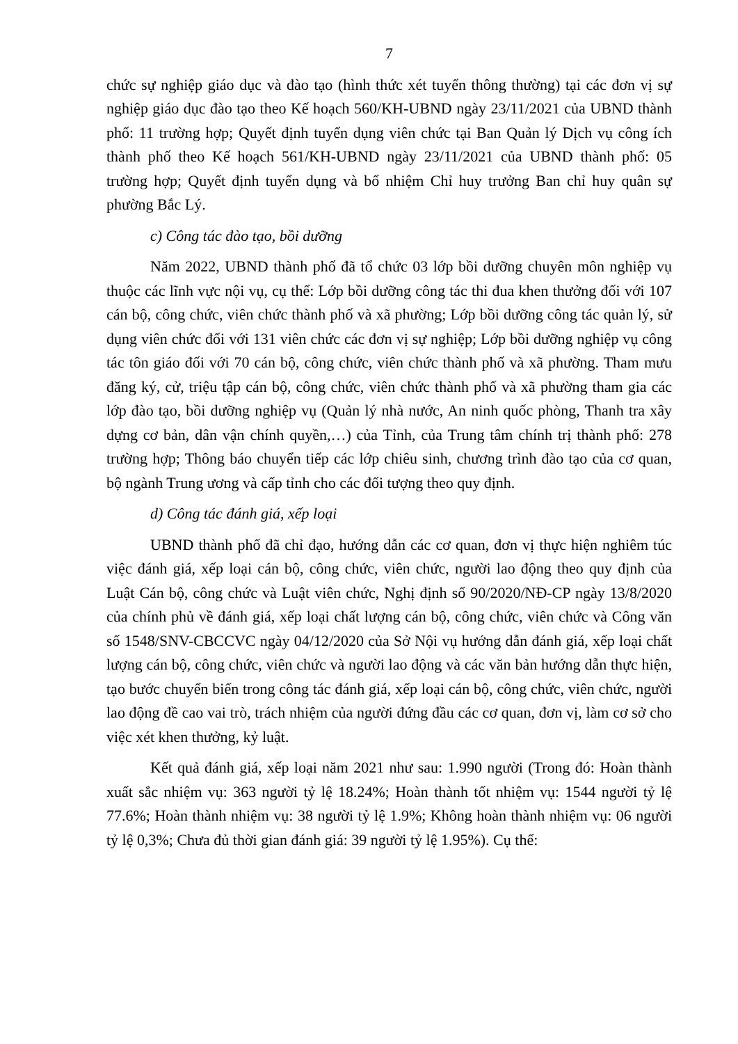7
chức sự nghiệp giáo dục và đào tạo (hình thức xét tuyển thông thường) tại các đơn vị sự nghiệp giáo dục đào tạo theo Kế hoạch 560/KH-UBND ngày 23/11/2021 của UBND thành phố: 11 trường hợp; Quyết định tuyển dụng viên chức tại Ban Quản lý Dịch vụ công ích thành phố theo Kế hoạch 561/KH-UBND ngày 23/11/2021 của UBND thành phố: 05 trường hợp; Quyết định tuyển dụng và bổ nhiệm Chỉ huy trưởng Ban chỉ huy quân sự phường Bắc Lý.
c) Công tác đào tạo, bồi dưỡng
Năm 2022, UBND thành phố đã tổ chức 03 lớp bồi dưỡng chuyên môn nghiệp vụ thuộc các lĩnh vực nội vụ, cụ thể: Lớp bồi dưỡng công tác thi đua khen thưởng đối với 107 cán bộ, công chức, viên chức thành phố và xã phường; Lớp bồi dưỡng công tác quản lý, sử dụng viên chức đối với 131 viên chức các đơn vị sự nghiệp; Lớp bồi dưỡng nghiệp vụ công tác tôn giáo đối với 70 cán bộ, công chức, viên chức thành phố và xã phường. Tham mưu đăng ký, cử, triệu tập cán bộ, công chức, viên chức thành phố và xã phường tham gia các lớp đào tạo, bồi dưỡng nghiệp vụ (Quản lý nhà nước, An ninh quốc phòng, Thanh tra xây dựng cơ bản, dân vận chính quyền,…) của Tỉnh, của Trung tâm chính trị thành phố: 278 trường hợp; Thông báo chuyển tiếp các lớp chiêu sinh, chương trình đào tạo của cơ quan, bộ ngành Trung ương và cấp tỉnh cho các đối tượng theo quy định.
d) Công tác đánh giá, xếp loại
UBND thành phố đã chỉ đạo, hướng dẫn các cơ quan, đơn vị thực hiện nghiêm túc việc đánh giá, xếp loại cán bộ, công chức, viên chức, người lao động theo quy định của Luật Cán bộ, công chức và Luật viên chức, Nghị định số 90/2020/NĐ-CP ngày 13/8/2020 của chính phủ về đánh giá, xếp loại chất lượng cán bộ, công chức, viên chức và Công văn số 1548/SNV-CBCCVC ngày 04/12/2020 của Sở Nội vụ hướng dẫn đánh giá, xếp loại chất lượng cán bộ, công chức, viên chức và người lao động và các văn bản hướng dẫn thực hiện, tạo bước chuyển biến trong công tác đánh giá, xếp loại cán bộ, công chức, viên chức, người lao động đề cao vai trò, trách nhiệm của người đứng đầu các cơ quan, đơn vị, làm cơ sở cho việc xét khen thưởng, kỷ luật.
Kết quả đánh giá, xếp loại năm 2021 như sau: 1.990 người (Trong đó: Hoàn thành xuất sắc nhiệm vụ: 363 người tỷ lệ 18.24%; Hoàn thành tốt nhiệm vụ: 1544 người tỷ lệ 77.6%; Hoàn thành nhiệm vụ: 38 người tỷ lệ 1.9%; Không hoàn thành nhiệm vụ: 06 người tỷ lệ 0,3%; Chưa đủ thời gian đánh giá: 39 người tỷ lệ 1.95%). Cụ thể: